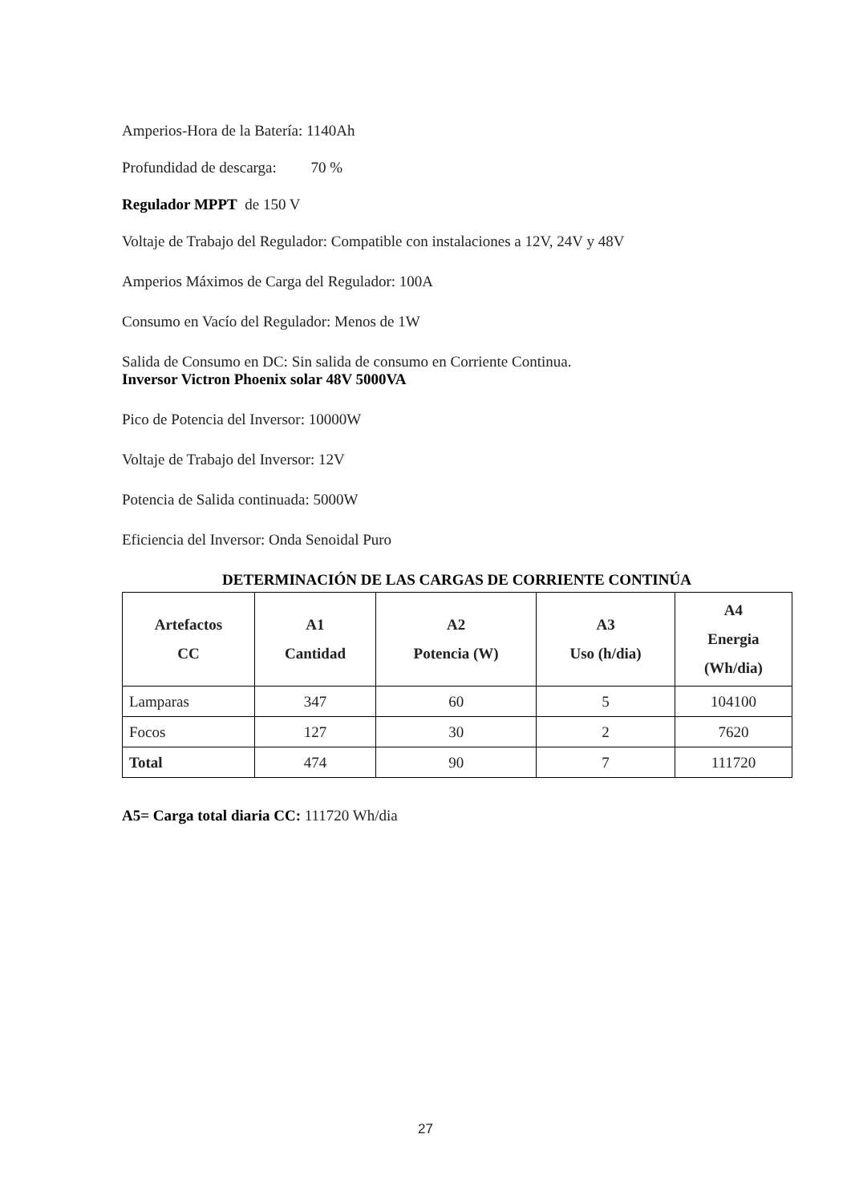Amperios-Hora de la Batería: 1140Ah
Profundidad de descarga: 70 %
Regulador MPPT de 150 V
Voltaje de Trabajo del Regulador: Compatible con instalaciones a 12V, 24V y 48V
Amperios Máximos de Carga del Regulador: 100A
Consumo en Vacío del Regulador: Menos de 1W
Salida de Consumo en DC: Sin salida de consumo en Corriente Continua.
Inversor Victron Phoenix solar 48V 5000VA
Pico de Potencia del Inversor: 10000W
Voltaje de Trabajo del Inversor: 12V
Potencia de Salida continuada: 5000W
Eficiencia del Inversor: Onda Senoidal Puro
DETERMINACIÓN DE LAS CARGAS DE CORRIENTE CONTINÚA
| Artefactos CC | A1 Cantidad | A2 Potencia (W) | A3 Uso (h/dia) | A4 Energia (Wh/dia) |
| --- | --- | --- | --- | --- |
| Lamparas | 347 | 60 | 5 | 104100 |
| Focos | 127 | 30 | 2 | 7620 |
| Total | 474 | 90 | 7 | 111720 |
A5= Carga total diaria CC: 111720 Wh/dia
27